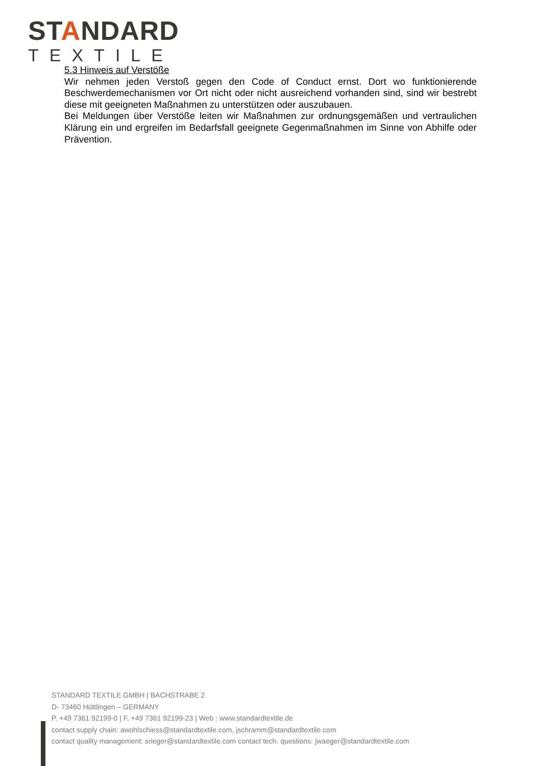STANDARD
TEXTILE
5.3 Hinweis auf Verstöße
Wir nehmen jeden Verstoß gegen den Code of Conduct ernst. Dort wo funktionierende Beschwerdemechanismen vor Ort nicht oder nicht ausreichend vorhanden sind, sind wir bestrebt diese mit geeigneten Maßnahmen zu unterstützen oder auszubauen.
Bei Meldungen über Verstöße leiten wir Maßnahmen zur ordnungsgemäßen und vertraulichen Klärung ein und ergreifen im Bedarfsfall geeignete Gegenmaßnahmen im Sinne von Abhilfe oder Prävention.
STANDARD TEXTILE GMBH | BACHSTRABE 2
D- 73460 Hüttlingen – GERMANY
P. +49 7361 92199-0 | F. +49 7361 92199-23 | Web : www.standardtextile.de
contact supply chain: awohlschiess@standardtextile.com, jschramm@standardtextile.com
contact quality management: srieger@standardtextile.com contact tech. questions: jwaeger@standardtextile.com